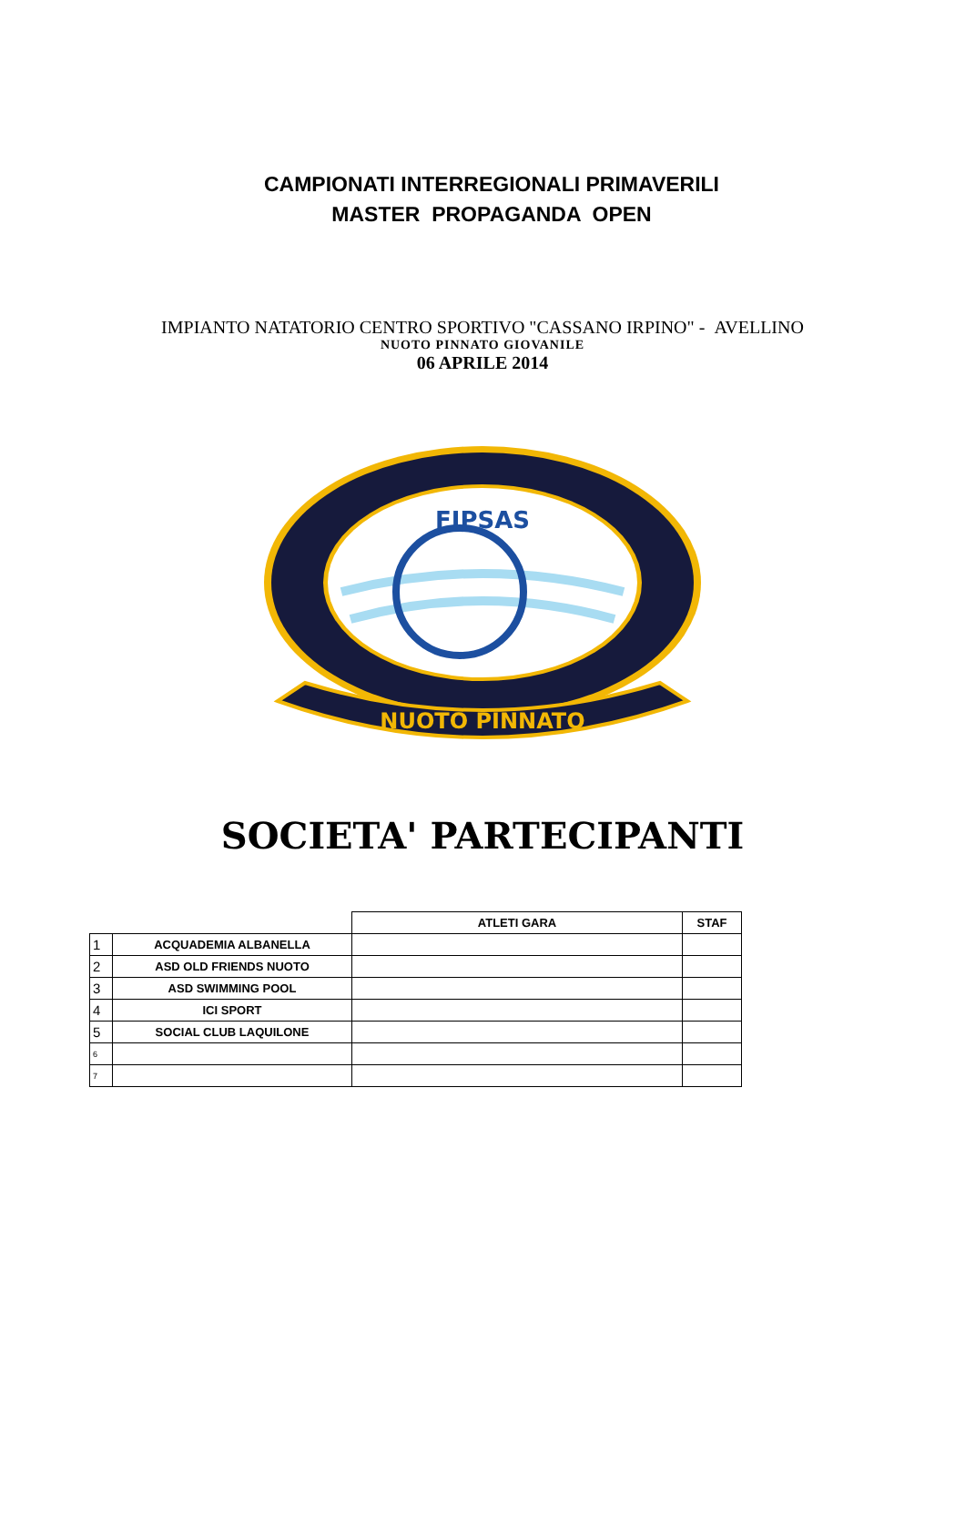CAMPIONATI INTERREGIONALI PRIMAVERILI
MASTER PROPAGANDA OPEN
IMPIANTO NATATORIO CENTRO SPORTIVO "CASSANO IRPINO" - AVELLINO
NUOTO PINNATO GIOVANILE
06 APRILE 2014
FIPSAS
NUOTO PINNATO
SOCIETA' PARTECIPANTI
| | | ATLETI GARA | STAF |
| 1 | ACQUADEMIA ALBANELLA | | |
| 2 | ASD OLD FRIENDS NUOTO | | |
| 3 | ASD SWIMMING POOL | | |
| 4 | ICI SPORT | | |
| 5 | SOCIAL CLUB LAQUILONE | | |
| 6 | | | |
| 7 | | | |